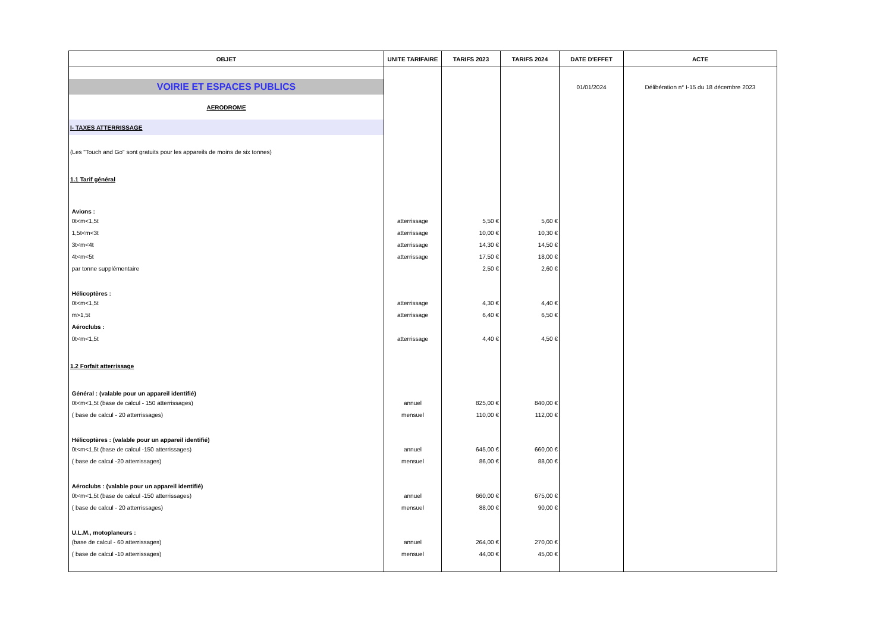| OBJET | UNITE TARIFAIRE | TARIFS 2023 | TARIFS 2024 | DATE D'EFFET | ACTE |
| --- | --- | --- | --- | --- | --- |
| VOIRIE ET ESPACES PUBLICS | | | | 01/01/2024 | Délibération n° I-15 du 18 décembre 2023 |
| AERODROME | | | | | |
| I- TAXES ATTERRISSAGE | | | | | |
| (Les "Touch and Go" sont gratuits pour les appareils de moins de six tonnes) | | | | | |
| 1.1 Tarif général | | | | | |
| Avions : | | | | | |
| 0t<m<1,5t | atterrissage | 5,50 € | 5,60 € | | |
| 1,5t<m<3t | atterrissage | 10,00 € | 10,30 € | | |
| 3t<m<4t | atterrissage | 14,30 € | 14,50 € | | |
| 4t<m<5t | atterrissage | 17,50 € | 18,00 € | | |
| par tonne supplémentaire | | 2,50 € | 2,60 € | | |
| Hélicoptères : | | | | | |
| 0t<m<1,5t | atterrissage | 4,30 € | 4,40 € | | |
| m>1,5t | atterrissage | 6,40 € | 6,50 € | | |
| Aéroclubs : | | | | | |
| 0t<m<1,5t | atterrissage | 4,40 € | 4,50 € | | |
| 1.2 Forfait atterrissage | | | | | |
| Général : (valable pour un appareil identifié) | | | | | |
| 0t<m<1,5t (base de calcul - 150 atterrissages) | annuel | 825,00 € | 840,00 € | | |
| ( base de calcul - 20 atterrissages) | mensuel | 110,00 € | 112,00 € | | |
| Hélicoptères : (valable pour un appareil identifié) | | | | | |
| 0t<m<1,5t (base de calcul -150 atterrissages) | annuel | 645,00 € | 660,00 € | | |
| ( base de calcul -20 atterrissages) | mensuel | 86,00 € | 88,00 € | | |
| Aéroclubs : (valable pour un appareil identifié) | | | | | |
| 0t<m<1,5t (base de calcul -150 atterrissages) | annuel | 660,00 € | 675,00 € | | |
| ( base de calcul - 20 atterrissages) | mensuel | 88,00 € | 90,00 € | | |
| U.L.M., motoplaneurs : | | | | | |
| (base de calcul - 60 atterrissages) | annuel | 264,00 € | 270,00 € | | |
| ( base de calcul -10 atterrissages) | mensuel | 44,00 € | 45,00 € | | |